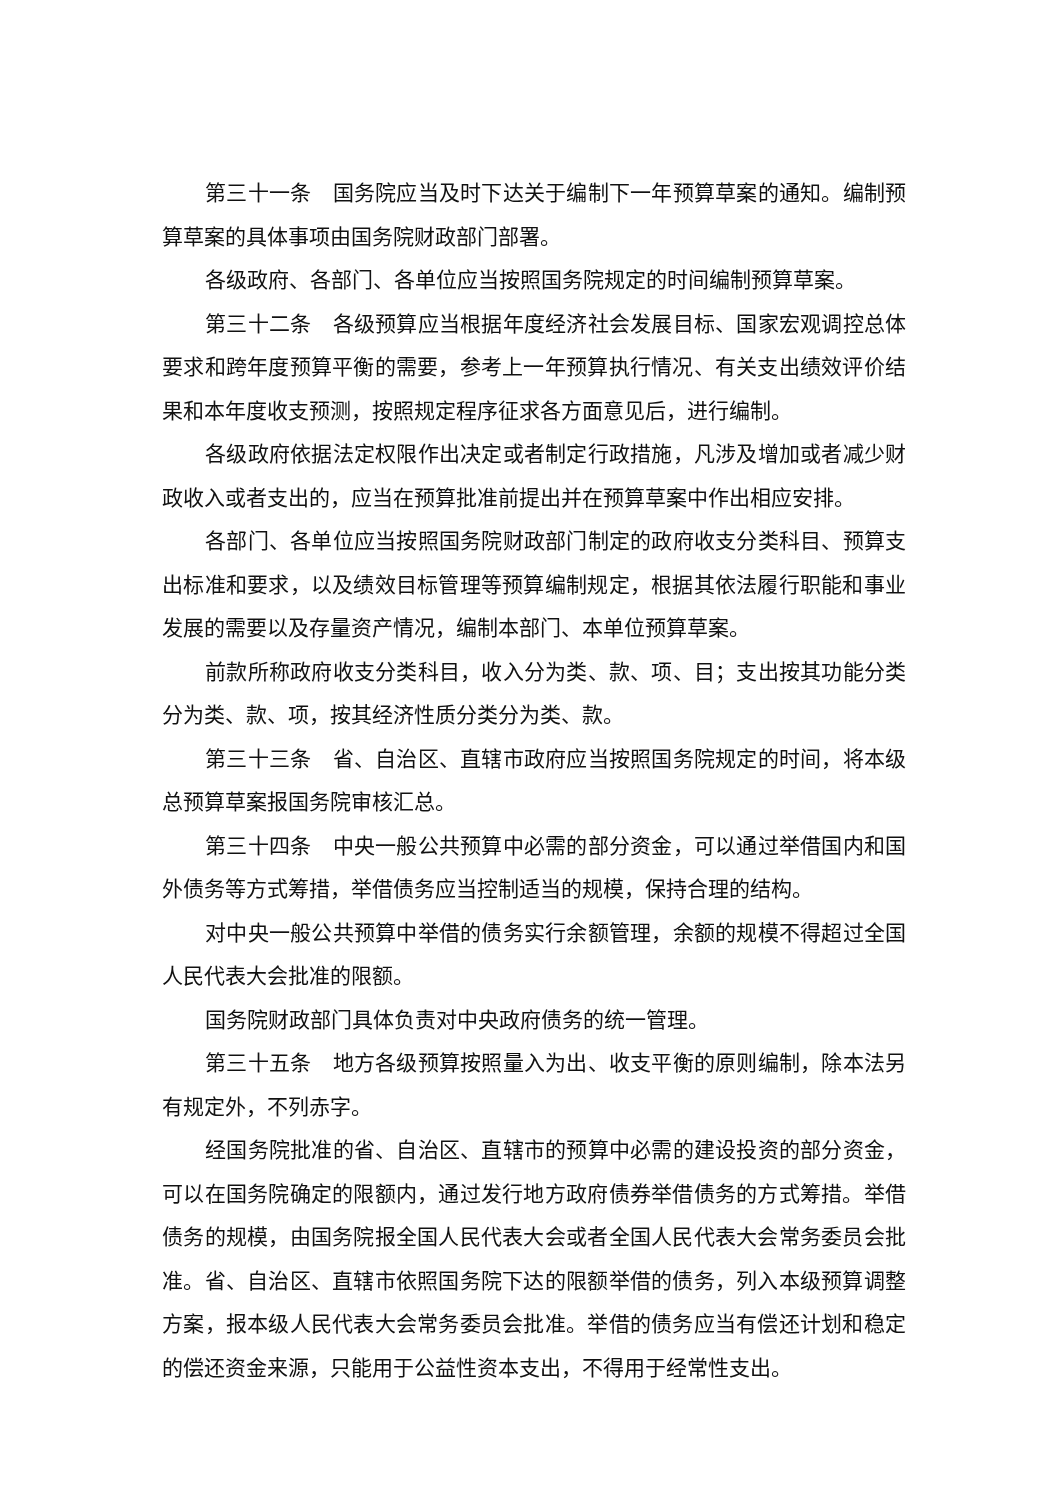第三十一条　国务院应当及时下达关于编制下一年预算草案的通知。编制预算草案的具体事项由国务院财政部门部署。
各级政府、各部门、各单位应当按照国务院规定的时间编制预算草案。
第三十二条　各级预算应当根据年度经济社会发展目标、国家宏观调控总体要求和跨年度预算平衡的需要，参考上一年预算执行情况、有关支出绩效评价结果和本年度收支预测，按照规定程序征求各方面意见后，进行编制。
各级政府依据法定权限作出决定或者制定行政措施，凡涉及增加或者减少财政收入或者支出的，应当在预算批准前提出并在预算草案中作出相应安排。
各部门、各单位应当按照国务院财政部门制定的政府收支分类科目、预算支出标准和要求，以及绩效目标管理等预算编制规定，根据其依法履行职能和事业发展的需要以及存量资产情况，编制本部门、本单位预算草案。
前款所称政府收支分类科目，收入分为类、款、项、目；支出按其功能分类分为类、款、项，按其经济性质分类分为类、款。
第三十三条　省、自治区、直辖市政府应当按照国务院规定的时间，将本级总预算草案报国务院审核汇总。
第三十四条　中央一般公共预算中必需的部分资金，可以通过举借国内和国外债务等方式筹措，举借债务应当控制适当的规模，保持合理的结构。
对中央一般公共预算中举借的债务实行余额管理，余额的规模不得超过全国人民代表大会批准的限额。
国务院财政部门具体负责对中央政府债务的统一管理。
第三十五条　地方各级预算按照量入为出、收支平衡的原则编制，除本法另有规定外，不列赤字。
经国务院批准的省、自治区、直辖市的预算中必需的建设投资的部分资金，可以在国务院确定的限额内，通过发行地方政府债券举借债务的方式筹措。举借债务的规模，由国务院报全国人民代表大会或者全国人民代表大会常务委员会批准。省、自治区、直辖市依照国务院下达的限额举借的债务，列入本级预算调整方案，报本级人民代表大会常务委员会批准。举借的债务应当有偿还计划和稳定的偿还资金来源，只能用于公益性资本支出，不得用于经常性支出。